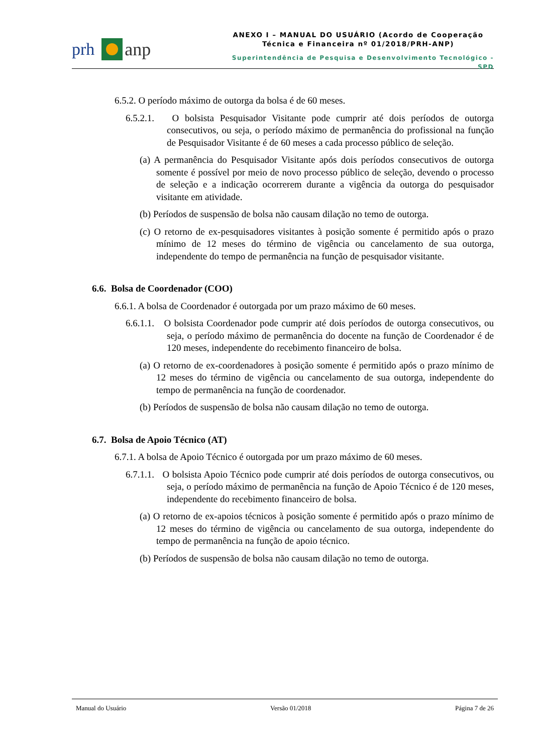prh anp
ANEXO I – MANUAL DO USUÁRIO (Acordo de Cooperação Técnica e Financeira nº 01/2018/PRH-ANP)
Superintendência de Pesquisa e Desenvolvimento Tecnológico - SPD
6.5.2. O período máximo de outorga da bolsa é de 60 meses.
6.5.2.1. O bolsista Pesquisador Visitante pode cumprir até dois períodos de outorga consecutivos, ou seja, o período máximo de permanência do profissional na função de Pesquisador Visitante é de 60 meses a cada processo público de seleção.
(a) A permanência do Pesquisador Visitante após dois períodos consecutivos de outorga somente é possível por meio de novo processo público de seleção, devendo o processo de seleção e a indicação ocorrerem durante a vigência da outorga do pesquisador visitante em atividade.
(b) Períodos de suspensão de bolsa não causam dilação no temo de outorga.
(c) O retorno de ex-pesquisadores visitantes à posição somente é permitido após o prazo mínimo de 12 meses do término de vigência ou cancelamento de sua outorga, independente do tempo de permanência na função de pesquisador visitante.
6.6. Bolsa de Coordenador (COO)
6.6.1. A bolsa de Coordenador é outorgada por um prazo máximo de 60 meses.
6.6.1.1. O bolsista Coordenador pode cumprir até dois períodos de outorga consecutivos, ou seja, o período máximo de permanência do docente na função de Coordenador é de 120 meses, independente do recebimento financeiro de bolsa.
(a) O retorno de ex-coordenadores à posição somente é permitido após o prazo mínimo de 12 meses do término de vigência ou cancelamento de sua outorga, independente do tempo de permanência na função de coordenador.
(b) Períodos de suspensão de bolsa não causam dilação no temo de outorga.
6.7. Bolsa de Apoio Técnico (AT)
6.7.1. A bolsa de Apoio Técnico é outorgada por um prazo máximo de 60 meses.
6.7.1.1. O bolsista Apoio Técnico pode cumprir até dois períodos de outorga consecutivos, ou seja, o período máximo de permanência na função de Apoio Técnico é de 120 meses, independente do recebimento financeiro de bolsa.
(a) O retorno de ex-apoios técnicos à posição somente é permitido após o prazo mínimo de 12 meses do término de vigência ou cancelamento de sua outorga, independente do tempo de permanência na função de apoio técnico.
(b) Períodos de suspensão de bolsa não causam dilação no temo de outorga.
Manual do Usuário Versão 01/2018 Página 7 de 26